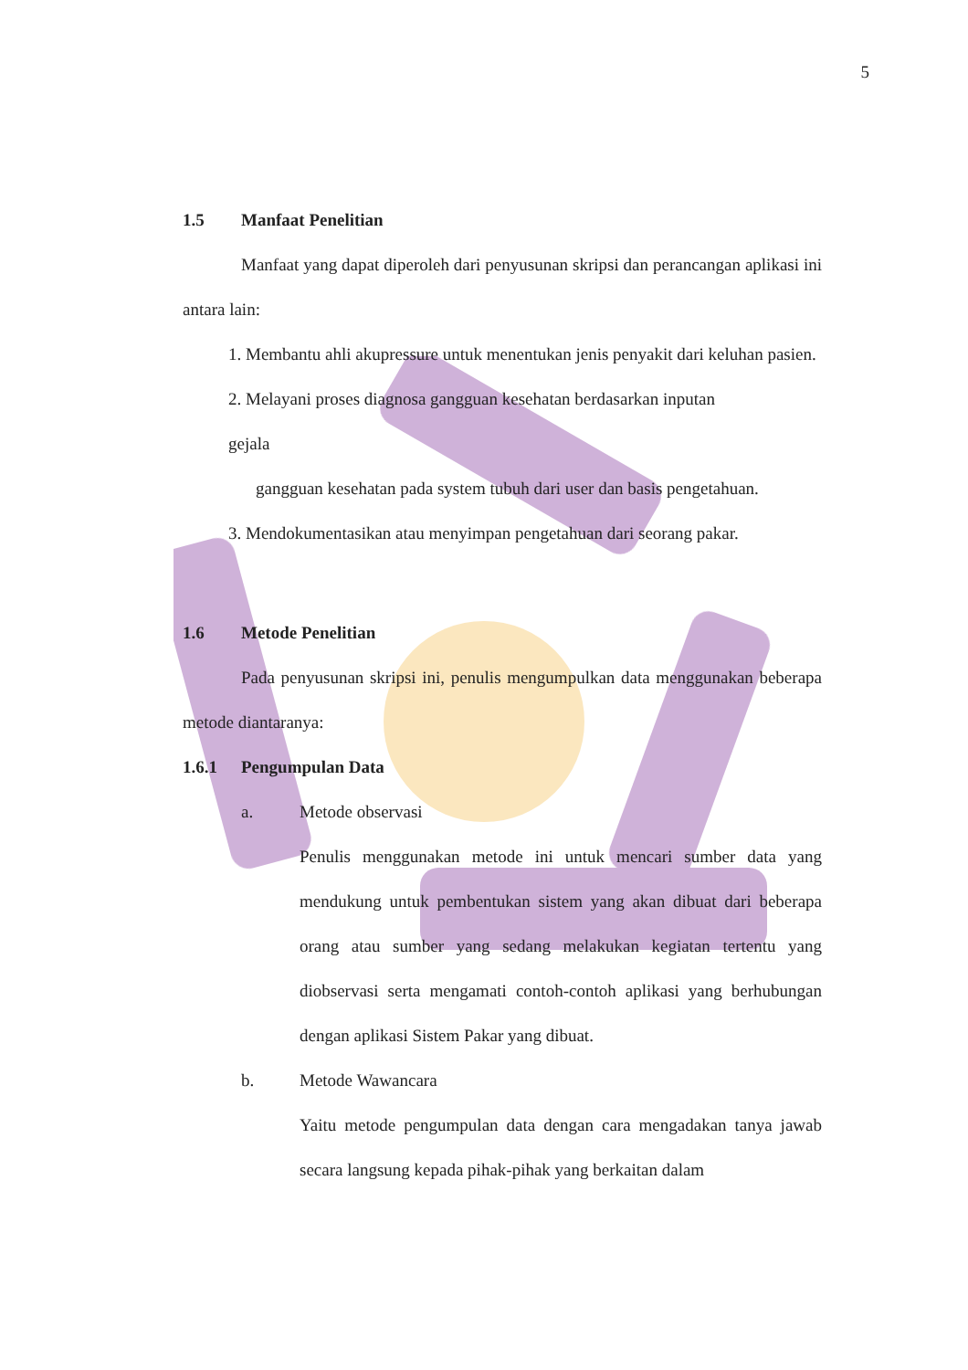5
1.5 Manfaat Penelitian
Manfaat yang dapat diperoleh dari penyusunan skripsi dan perancangan aplikasi ini antara lain:
1. Membantu ahli akupressure untuk menentukan jenis penyakit dari keluhan pasien.
2. Melayani proses diagnosa gangguan kesehatan berdasarkan inputan
gejala
gangguan kesehatan pada system tubuh dari user dan basis pengetahuan.
3. Mendokumentasikan atau menyimpan pengetahuan dari seorang pakar.
1.6 Metode Penelitian
Pada penyusunan skripsi ini, penulis mengumpulkan data menggunakan beberapa metode diantaranya:
1.6.1 Pengumpulan Data
a. Metode observasi
Penulis menggunakan metode ini untuk mencari sumber data yang mendukung untuk pembentukan sistem yang akan dibuat dari beberapa orang atau sumber yang sedang melakukan kegiatan tertentu yang diobservasi serta mengamati contoh-contoh aplikasi yang berhubungan dengan aplikasi Sistem Pakar yang dibuat.
b. Metode Wawancara
Yaitu metode pengumpulan data dengan cara mengadakan tanya jawab secara langsung kepada pihak-pihak yang berkaitan dalam